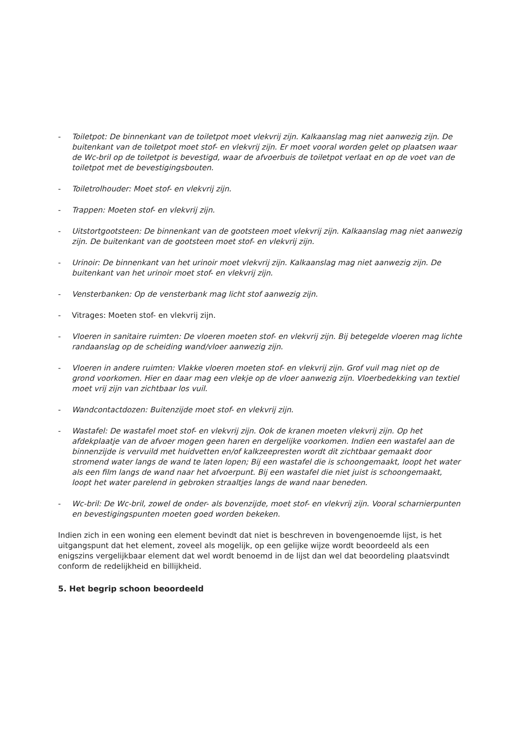- Toiletpot: De binnenkant van de toiletpot moet vlekvrij zijn. Kalkaanslag mag niet aanwezig zijn. De buitenkant van de toiletpot moet stof- en vlekvrij zijn. Er moet vooral worden gelet op plaatsen waar de Wc-bril op de toiletpot is bevestigd, waar de afvoerbuis de toiletpot verlaat en op de voet van de toiletpot met de bevestigingsbouten.
- Toiletrolhouder: Moet stof- en vlekvrij zijn.
- Trappen: Moeten stof- en vlekvrij zijn.
- Uitstortgootsteen: De binnenkant van de gootsteen moet vlekvrij zijn. Kalkaanslag mag niet aanwezig zijn. De buitenkant van de gootsteen moet stof- en vlekvrij zijn.
- Urinoir: De binnenkant van het urinoir moet vlekvrij zijn. Kalkaanslag mag niet aanwezig zijn. De buitenkant van het urinoir moet stof- en vlekvrij zijn.
- Vensterbanken: Op de vensterbank mag licht stof aanwezig zijn.
- Vitrages: Moeten stof- en vlekvrij zijn.
- Vloeren in sanitaire ruimten: De vloeren moeten stof- en vlekvrij zijn. Bij betegelde vloeren mag lichte randaanslag op de scheiding wand/vloer aanwezig zijn.
- Vloeren in andere ruimten: Vlakke vloeren moeten stof- en vlekvrij zijn. Grof vuil mag niet op de grond voorkomen. Hier en daar mag een vlekje op de vloer aanwezig zijn. Vloerbedekking van textiel moet vrij zijn van zichtbaar los vuil.
- Wandcontactdozen: Buitenzijde moet stof- en vlekvrij zijn.
- Wastafel: De wastafel moet stof- en vlekvrij zijn. Ook de kranen moeten vlekvrij zijn. Op het afdekplaatje van de afvoer mogen geen haren en dergelijke voorkomen. Indien een wastafel aan de binnenzijde is vervuild met huidvetten en/of kalkzeepresten wordt dit zichtbaar gemaakt door stromend water langs de wand te laten lopen; Bij een wastafel die is schoongemaakt, loopt het water als een film langs de wand naar het afvoerpunt. Bij een wastafel die niet juist is schoongemaakt, loopt het water parelend in gebroken straaltjes langs de wand naar beneden.
- Wc-bril: De Wc-bril, zowel de onder- als bovenzijde, moet stof- en vlekvrij zijn. Vooral scharnierpunten en bevestigingspunten moeten goed worden bekeken.
Indien zich in een woning een element bevindt dat niet is beschreven in bovengenoemde lijst, is het uitgangspunt dat het element, zoveel als mogelijk, op een gelijke wijze wordt beoordeeld als een enigszins vergelijkbaar element dat wel wordt benoemd in de lijst dan wel dat beoordeling plaatsvindt conform de redelijkheid en billijkheid.
5. Het begrip schoon beoordeeld